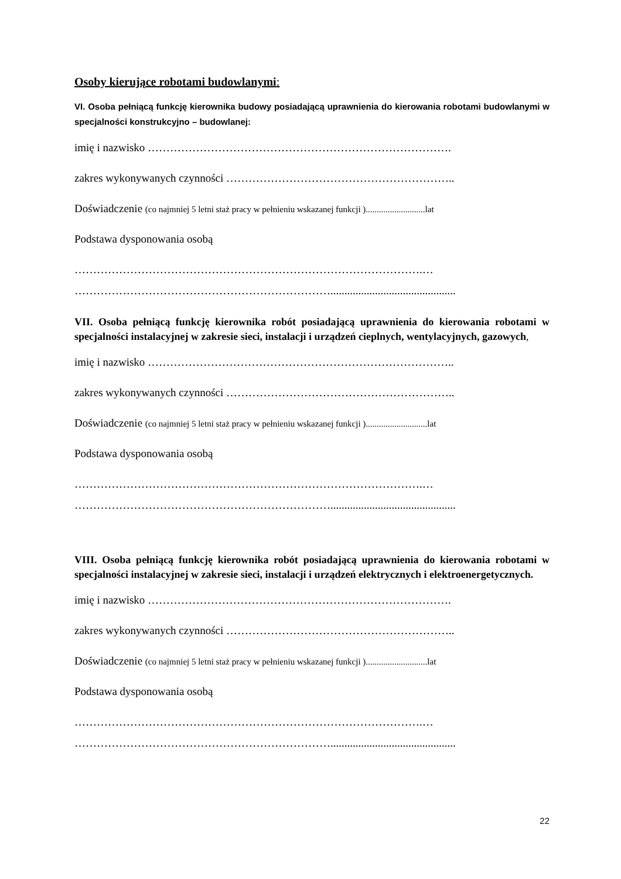Osoby kierujące robotami budowlanymi:
VI. Osoba pełniącą funkcję kierownika budowy posiadającą uprawnienia do kierowania robotami budowlanymi w specjalności konstrukcyjno – budowlanej:
imię i nazwisko ……………………………………………………………………….
zakres wykonywanych czynności ……………………………………………………..
Doświadczenie (co najmniej 5 letni staż pracy w pełnieniu wskazanej funkcji )...........................lat
Podstawa dysponowania osobą
………………………………………………………………………………….…
…………………………………………………………….............................................
VII. Osoba pełniącą funkcję kierownika robót posiadającą uprawnienia do kierowania robotami w specjalności instalacyjnej w zakresie sieci, instalacji i urządzeń cieplnych, wentylacyjnych, gazowych,
imię i nazwisko ………………………………………………………………………..
zakres wykonywanych czynności ……………………………………………………..
Doświadczenie (co najmniej 5 letni staż pracy w pełnieniu wskazanej funkcji )............................lat
Podstawa dysponowania osobą
………………………………………………………………………………….…
…………………………………………………………….............................................
VIII. Osoba pełniącą funkcję kierownika robót posiadającą uprawnienia do kierowania robotami w specjalności instalacyjnej w zakresie sieci, instalacji i urządzeń elektrycznych i elektroenergetycznych.
imię i nazwisko ……………………………………………………………………….
zakres wykonywanych czynności ……………………………………………………..
Doświadczenie (co najmniej 5 letni staż pracy w pełnieniu wskazanej funkcji )............................lat
Podstawa dysponowania osobą
………………………………………………………………………………….…
…………………………………………………………….............................................
22